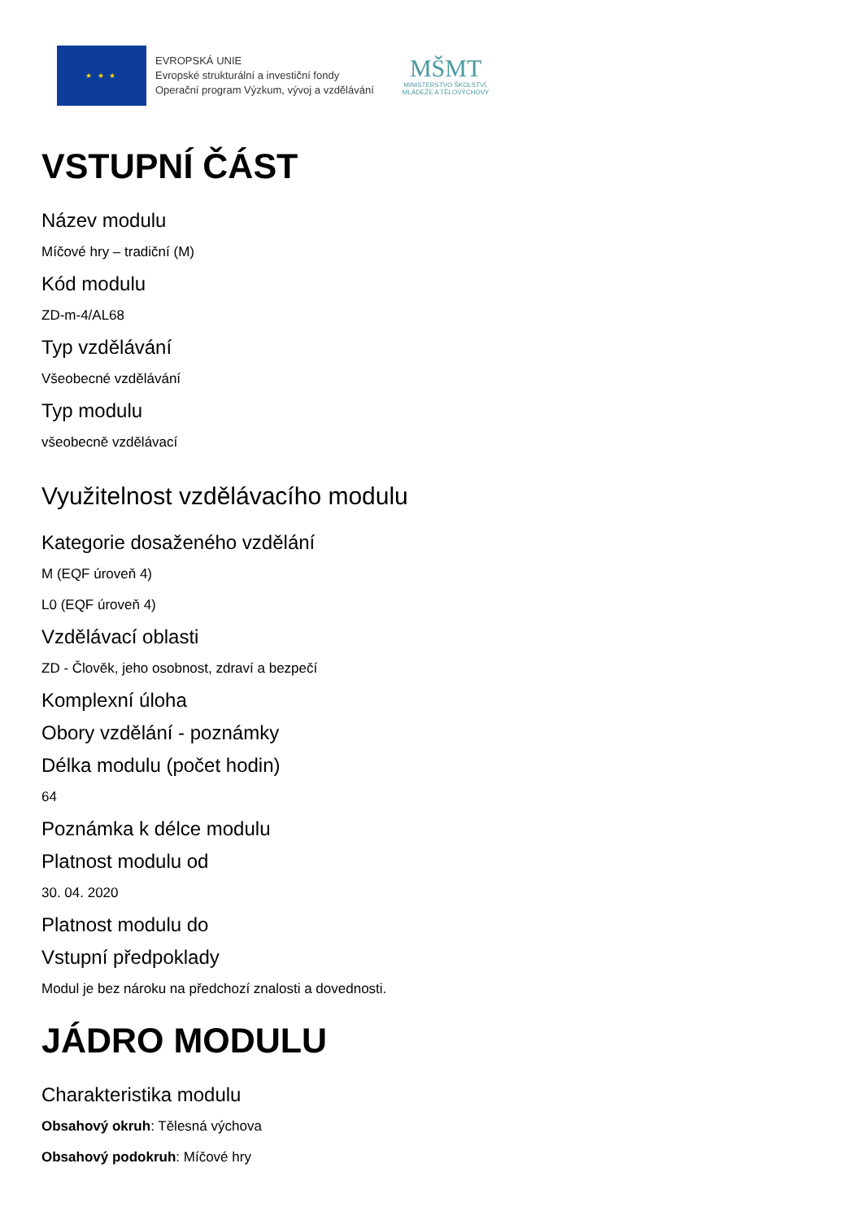★ ★ ★
EVROPSKÁ UNIE
Evropské strukturální a investiční fondy
Operační program Výzkum, vývoj a vzdělávání
MŠMT
MINISTERSTVO ŠKOLSTVÍ,
MLÁDEŽE A TĚLOVÝCHOVY
VSTUPNÍ ČÁST
Název modulu
Míčové hry – tradiční (M)
Kód modulu
ZD-m-4/AL68
Typ vzdělávání
Všeobecné vzdělávání
Typ modulu
všeobecně vzdělávací
Využitelnost vzdělávacího modulu
Kategorie dosaženého vzdělání
M (EQF úroveň 4)
L0 (EQF úroveň 4)
Vzdělávací oblasti
ZD - Člověk, jeho osobnost, zdraví a bezpečí
Komplexní úloha
Obory vzdělání - poznámky
Délka modulu (počet hodin)
64
Poznámka k délce modulu
Platnost modulu od
30. 04. 2020
Platnost modulu do
Vstupní předpoklady
Modul je bez nároku na předchozí znalosti a dovednosti.
JÁDRO MODULU
Charakteristika modulu
Obsahový okruh: Tělesná výchova
Obsahový podokruh: Míčové hry